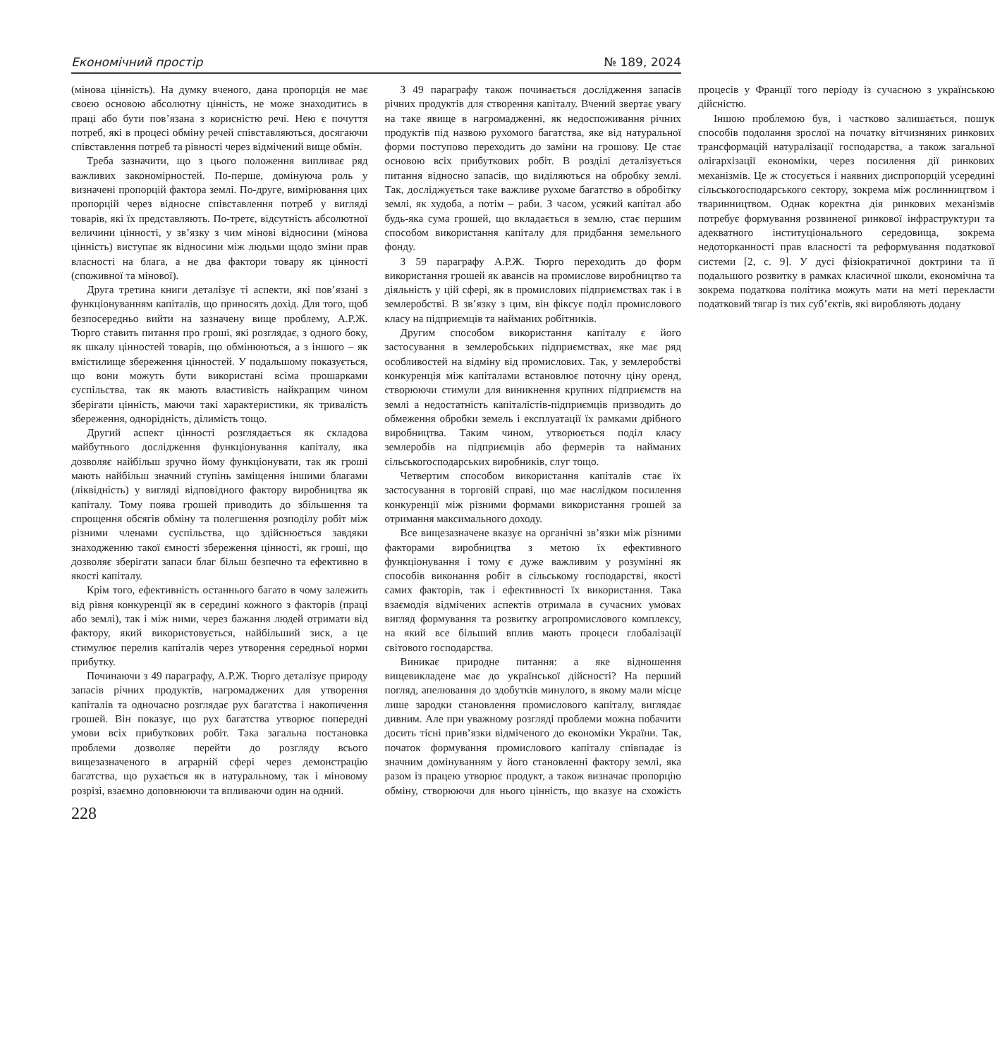Економічний простір № 189, 2024
(мінова цінність). На думку вченого, дана пропорція не має своєю основою абсолютну цінність, не може знаходитись в праці або бути пов’язана з корисністю речі. Нею є почуття потреб, які в процесі обміну речей співставляються, досягаючи співставлення потреб та рівності через відмічений вище обмін.
Треба зазначити, що з цього положення випливає ряд важливих закономірностей. По-перше, домінуюча роль у визначені пропорцій фактора землі. По-друге, вимірювання цих пропорцій через відносне співставлення потреб у вигляді товарів, які їх представляють. По-третє, відсутність абсолютної величини цінності, у зв’язку з чим мінові відносини (мінова цінність) виступає як відносини між людьми щодо зміни прав власності на блага, а не два фактори товару як цінності (споживної та мінової).
Друга третина книги деталізує ті аспекти, які пов’язані з функціонуванням капіталів, що приносять дохід. Для того, щоб безпосередньо вийти на зазначену вище проблему, А.Р.Ж. Тюрго ставить питання про гроші, які розглядає, з одного боку, як шкалу цінностей товарів, що обмінюються, а з іншого – як вмістилище збереження цінностей. У подальшому показується, що вони можуть бути використані всіма прошарками суспільства, так як мають властивість найкращим чином зберігати цінність, маючи такі характеристики, як тривалість збереження, однорідність, ділимість тощо.
Другий аспект цінності розглядається як складова майбутнього дослідження функціонування капіталу, яка дозволяє найбільш зручно йому функціонувати, так як гроші мають найбільш значний ступінь заміщення іншими благами (ліквідність) у вигляді відповідного фактору виробництва як капіталу. Тому поява грошей приводить до збільшення та спрощення обсягів обміну та полегшення розподілу робіт між різними членами суспільства, що здійснюється завдяки знаходженню такої ємності збереження цінності, як гроші, що дозволяє зберігати запаси благ більш безпечно та ефективно в якості капіталу.
Крім того, ефективність останнього багато в чому залежить від рівня конкуренції як в середині кожного з факторів (праці або землі), так і між ними, через бажання людей отримати від фактору, який використовується, найбільший зиск, а це стимулює перелив капіталів через утворення середньої норми прибутку.
Починаючи з 49 параграфу, А.Р.Ж. Тюрго деталізує природу запасів річних продуктів, нагромаджених для утворення капіталів та одночасно розглядає рух багатства і накопичення грошей. Він показує, що рух багатства утворює попередні умови всіх прибуткових робіт. Така загальна постановка проблеми дозволяє перейти до розгляду всього вищезазначеного в аграрній сфері через демонстрацію багатства, що рухається як в натуральному, так і міновому розрізі, взаємно доповнюючи та впливаючи один на одний.
З 49 параграфу також починається дослідження запасів річних продуктів для створення капіталу. Вчений звертає увагу на таке явище в нагромадженні, як недоспоживання річних продуктів під назвою рухомого багатства, яке від натуральної форми поступово переходить до заміни на грошову. Це стає основою всіх прибуткових робіт. В розділі деталізується питання відносно запасів, що виділяються на обробку землі. Так, досліджується таке важливе рухоме багатство в обробітку землі, як худоба, а потім – раби. З часом, усякий капітал або будь-яка сума грошей, що вкладається в землю, стає першим способом використання капіталу для придбання земельного фонду.
З 59 параграфу А.Р.Ж. Тюрго переходить до форм використання грошей як авансів на промислове виробництво та діяльність у цій сфері, як в промислових підприємствах так і в землеробстві. В зв’язку з цим, він фіксує поділ промислового класу на підприємців та найманих робітників.
Другим способом використання капіталу є його застосування в землеробських підприємствах, яке має ряд особливостей на відміну від промислових. Так, у землеробстві конкуренція між капіталами встановлює поточну ціну оренд, створюючи стимули для виникнення крупних підприємств на землі а недостатність капіталістів-підприємців призводить до обмеження обробки земель і експлуатації їх рамками дрібного виробництва. Таким чином, утворюється поділ класу землеробів на підприємців або фермерів та найманих сільськогосподарських виробників, слуг тощо.
Четвертим способом використання капіталів стає їх застосування в торговій справі, що має наслідком посилення конкуренції між різними формами використання грошей за отримання максимального доходу.
Все вищезазначене вказує на органічні зв’язки між різними факторами виробництва з метою їх ефективного функціонування і тому є дуже важливим у розумінні як способів виконання робіт в сільському господарстві, якості самих факторів, так і ефективності їх використання. Така взаємодія відмічених аспектів отримала в сучасних умовах вигляд формування та розвитку агропромислового комплексу, на який все більший вплив мають процеси глобалізації світового господарства.
Виникає природне питання: а яке відношення вищевикладене має до української дійсності? На перший погляд, апелювання до здобутків минулого, в якому мали місце лише зародки становлення промислового капіталу, виглядає дивним. Але при уважному розгляді проблеми можна побачити досить тісні прив’язки відміченого до економіки України. Так, початок формування промислового капіталу співпадає із значним домінуванням у його становленні фактору землі, яка разом із працею утворює продукт, а також визначає пропорцію обміну, створюючи для нього цінність, що вказує на схожість процесів у Франції того періоду із сучасною з українською дійсністю.
Іншою проблемою був, і частково залишається, пошук способів подолання зрослої на початку вітчизняних ринкових трансформацій натуралізації господарства, а також загальної олігархізації економіки, через посилення дії ринкових механізмів. Це ж стосується і наявних диспропорцій усередині сільськогосподарського сектору, зокрема між рослинництвом і тваринництвом. Однак коректна дія ринкових механізмів потребує формування розвиненої ринкової інфраструктури та адекватного інституціонального середовища, зокрема недоторканності прав власності та реформування податкової системи [2, с. 9]. У дусі фізіократичної доктрини та її подальшого розвитку в рамках класичної школи, економічна та зокрема податкова політика можуть мати на меті перекласти податковий тягар із тих суб’єктів, які виробляють додану
228